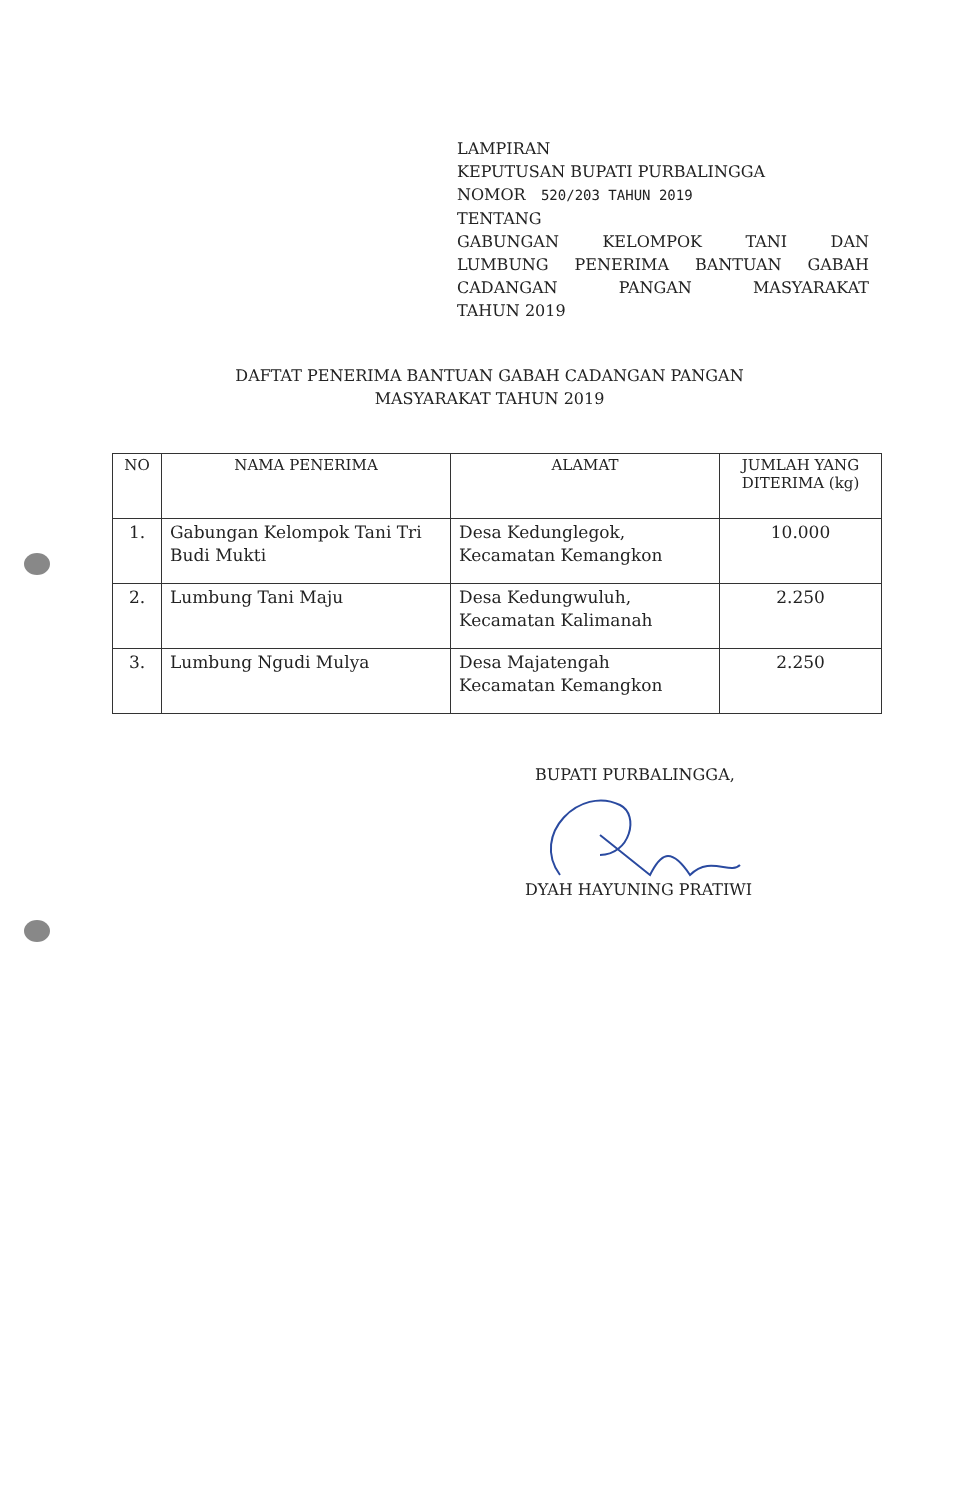LAMPIRAN
KEPUTUSAN BUPATI PURBALINGGA
NOMOR 520/203 TAHUN 2019
TENTANG
GABUNGAN KELOMPOK TANI DAN
LUMBUNG PENERIMA BANTUAN GABAH
CADANGAN PANGAN MASYARAKAT
TAHUN 2019
DAFTAT PENERIMA BANTUAN GABAH CADANGAN PANGAN
MASYARAKAT TAHUN 2019
| NO | NAMA PENERIMA | ALAMAT | JUMLAH YANG DITERIMA (kg) |
| --- | --- | --- | --- |
| 1. | Gabungan Kelompok Tani Tri Budi Mukti | Desa Kedunglegok, Kecamatan Kemangkon | 10.000 |
| 2. | Lumbung Tani Maju | Desa Kedungwuluh, Kecamatan Kalimanah | 2.250 |
| 3. | Lumbung Ngudi Mulya | Desa Majatengah Kecamatan Kemangkon | 2.250 |
BUPATI PURBALINGGA,
DYAH HAYUNING PRATIWI